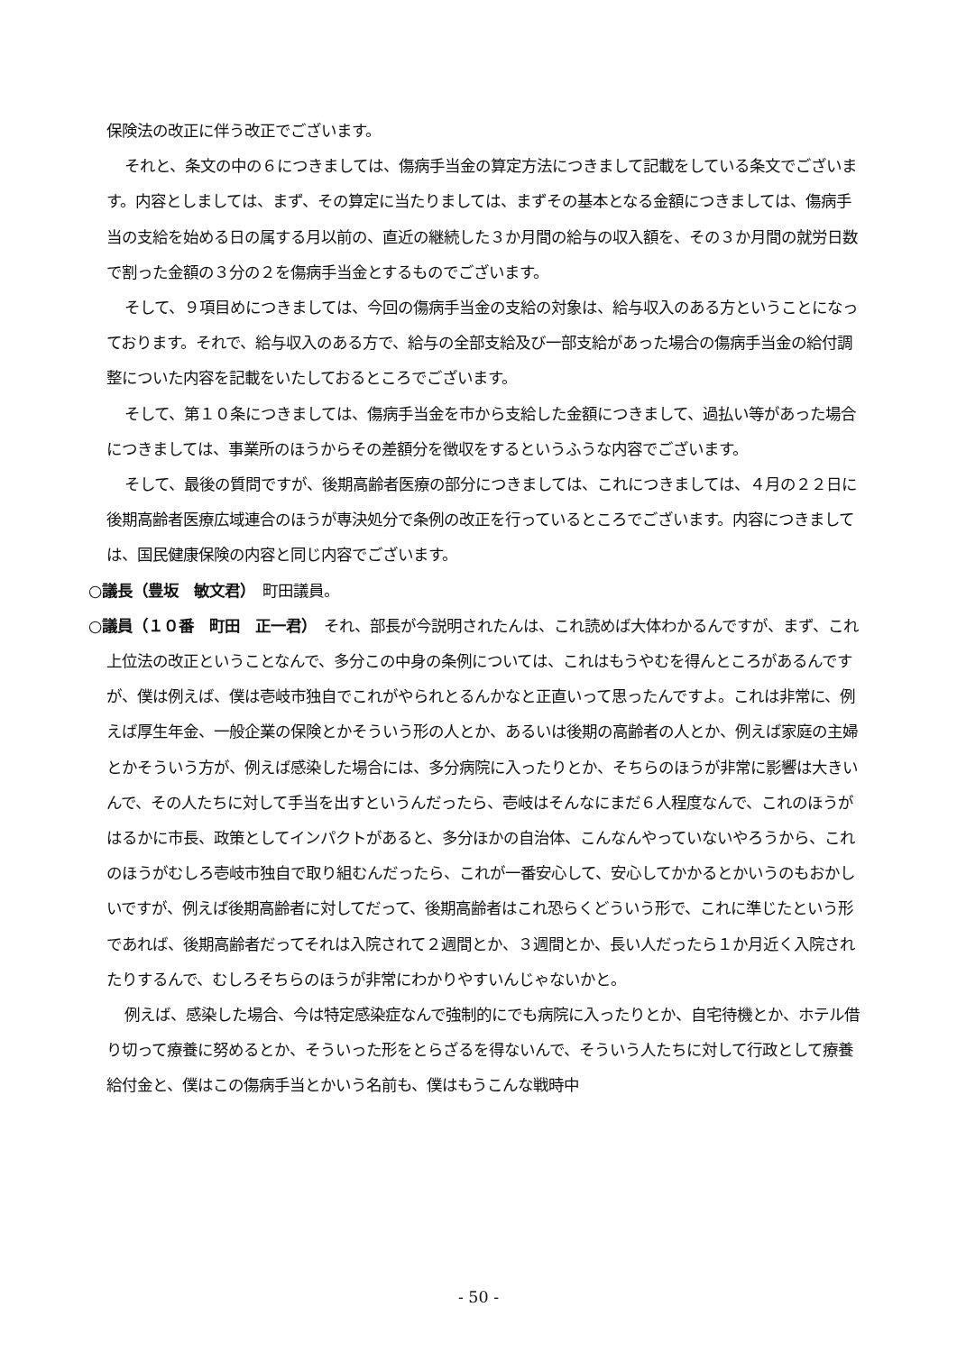保険法の改正に伴う改正でございます。
それと、条文の中の６につきましては、傷病手当金の算定方法につきまして記載をしている条文でございます。内容としましては、まず、その算定に当たりましては、まずその基本となる金額につきましては、傷病手当の支給を始める日の属する月以前の、直近の継続した３か月間の給与の収入額を、その３か月間の就労日数で割った金額の３分の２を傷病手当金とするものでございます。
そして、９項目めにつきましては、今回の傷病手当金の支給の対象は、給与収入のある方ということになっております。それで、給与収入のある方で、給与の全部支給及び一部支給があった場合の傷病手当金の給付調整についた内容を記載をいたしておるところでございます。
そして、第１０条につきましては、傷病手当金を市から支給した金額につきまして、過払い等があった場合につきましては、事業所のほうからその差額分を徴収をするというふうな内容でございます。
そして、最後の質問ですが、後期高齢者医療の部分につきましては、これにつきましては、４月の２２日に後期高齢者医療広域連合のほうが専決処分で条例の改正を行っているところでございます。内容につきましては、国民健康保険の内容と同じ内容でございます。
○議長（豊坂　敏文君）　町田議員。
○議員（１０番　町田　正一君）　それ、部長が今説明されたんは、これ読めば大体わかるんですが、まず、これ上位法の改正ということなんで、多分この中身の条例については、これはもうやむを得んところがあるんですが、僕は例えば、僕は壱岐市独自でこれがやられとるんかなと正直いって思ったんですよ。これは非常に、例えば厚生年金、一般企業の保険とかそういう形の人とか、あるいは後期の高齢者の人とか、例えば家庭の主婦とかそういう方が、例えば感染した場合には、多分病院に入ったりとか、そちらのほうが非常に影響は大きいんで、その人たちに対して手当を出すというんだったら、壱岐はそんなにまだ６人程度なんで、これのほうがはるかに市長、政策としてインパクトがあると、多分ほかの自治体、こんなんやっていないやろうから、これのほうがむしろ壱岐市独自で取り組むんだったら、これが一番安心して、安心してかかるとかいうのもおかしいですが、例えば後期高齢者に対してだって、後期高齢者はこれ恐らくどういう形で、これに準じたという形であれば、後期高齢者だってそれは入院されて２週間とか、３週間とか、長い人だったら１か月近く入院されたりするんで、むしろそちらのほうが非常にわかりやすいんじゃないかと。
例えば、感染した場合、今は特定感染症なんで強制的にでも病院に入ったりとか、自宅待機とか、ホテル借り切って療養に努めるとか、そういった形をとらざるを得ないんで、そういう人たちに対して行政として療養給付金と、僕はこの傷病手当とかいう名前も、僕はもうこんな戦時中
- 50 -